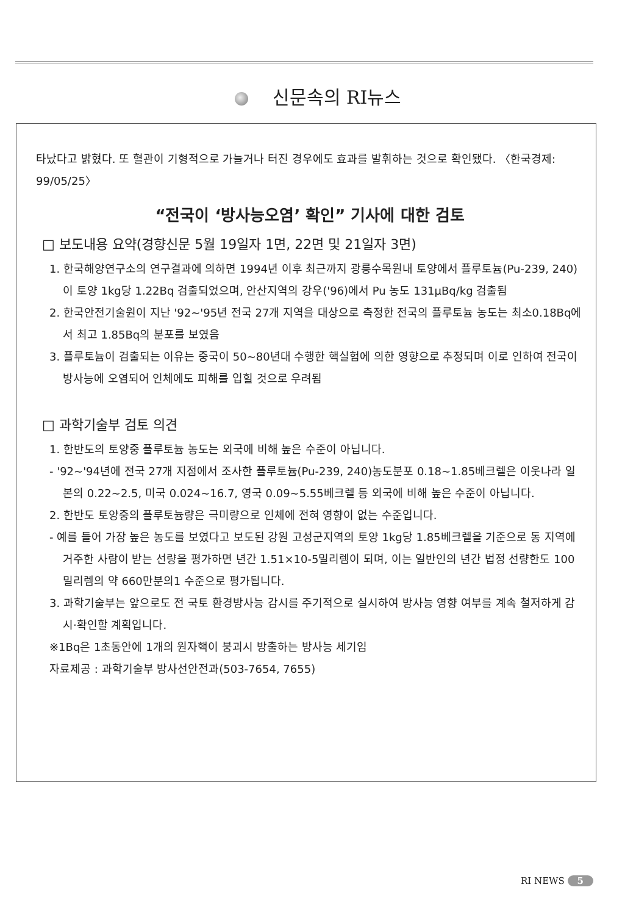신문속의 RI뉴스
타났다고 밝혔다. 또 혈관이 기형적으로 가늘거나 터진 경우에도 효과를 발휘하는 것으로 확인됐다. 〈한국경제: 99/05/25〉
“전국이 ‘방사능오염’ 확인” 기사에 대한 검토
□ 보도내용 요약(경향신문 5월 19일자 1면, 22면 및 21일자 3면)
1. 한국해양연구소의 연구결과에 의하면 1994년 이후 최근까지 광릉수목원내 토양에서 플루토늄(Pu-239, 240)이 토양 1kg당 1.22Bq 검출되었으며, 안산지역의 강우('96)에서 Pu 농도 131μBq/kg 검출됨
2. 한국안전기술원이 지난 '92~'95년 전국 27개 지역을 대상으로 측정한 전국의 플루토늄 농도는 최소0.18Bq에서 최고 1.85Bq의 분포를 보였음
3. 플루토늄이 검출되는 이유는 중국이 50~80년대 수행한 핵실험에 의한 영향으로 추정되며 이로 인하여 전국이 방사능에 오염되어 인체에도 피해를 입힐 것으로 우려됨
□ 과학기술부 검토 의견
1. 한반도의 토양중 플루토늄 농도는 외국에 비해 높은 수준이 아닙니다.
- '92~'94년에 전국 27개 지점에서 조사한 플루토늄(Pu-239, 240)농도분포 0.18~1.85베크렐은 이웃나라 일본의 0.22~2.5, 미국 0.024~16.7, 영국 0.09~5.55베크렐 등 외국에 비해 높은 수준이 아닙니다.
2. 한반도 토양중의 플루토늄량은 극미량으로 인체에 전혀 영향이 없는 수준입니다.
- 예를 들어 가장 높은 농도를 보였다고 보도된 강원 고성군지역의 토양 1kg당 1.85베크렐을 기준으로 동 지역에 거주한 사람이 받는 선량을 평가하면 년간 1.51×10-5밀리렘이 되며, 이는 일반인의 년간 법정 선량한도 100밀리렘의 약 660만분의1 수준으로 평가됩니다.
3. 과학기술부는 앞으로도 전 국토 환경방사능 감시를 주기적으로 실시하여 방사능 영향 여부를 계속 철저하게 감시·확인할 계획입니다.
※1Bq은 1초동안에 1개의 원자핵이 붕괴시 방출하는 방사능 세기임
자료제공 : 과학기술부 방사선안전과(503-7654, 7655)
RI NEWS 5